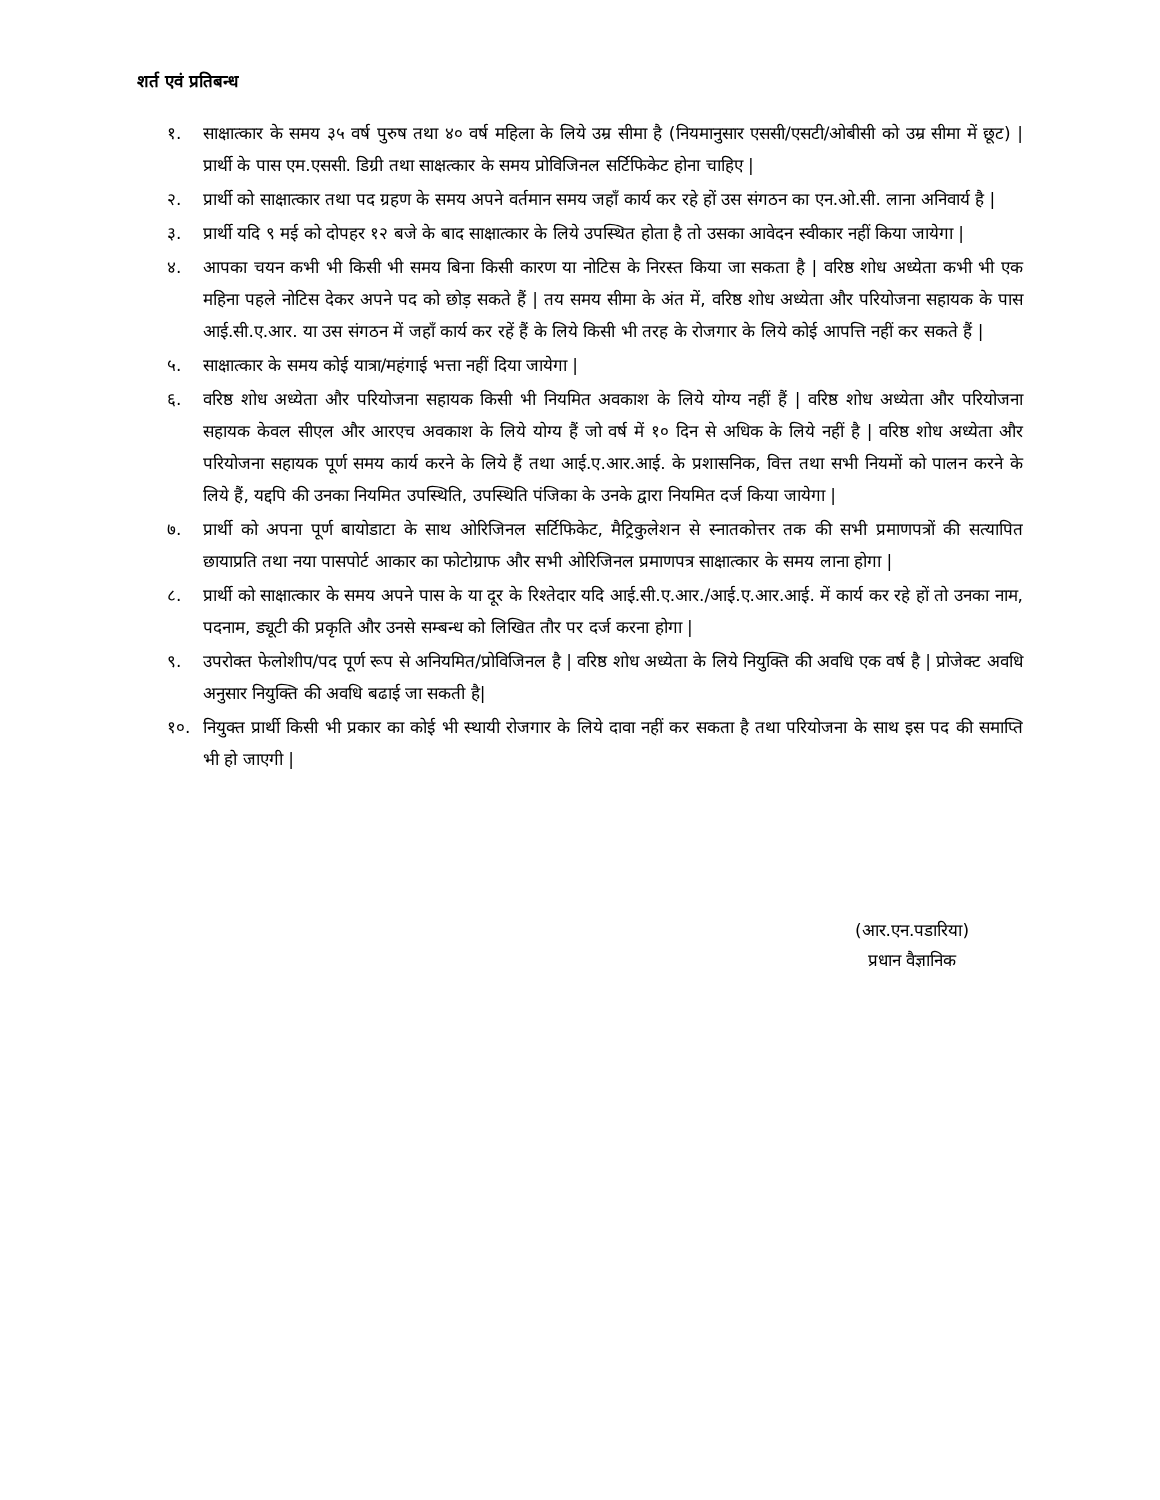शर्त एवं प्रतिबन्ध
१. साक्षात्कार के समय ३५ वर्ष पुरुष तथा ४० वर्ष महिला के लिये उम्र सीमा है (नियमानुसार एससी/एसटी/ओबीसी को उम्र सीमा में छूट) | प्रार्थी के पास एम.एससी. डिग्री तथा साक्षत्कार के समय प्रोविजिनल सर्टिफिकेट होना चाहिए |
२. प्रार्थी को साक्षात्कार तथा पद ग्रहण के समय अपने वर्तमान समय जहाँ कार्य कर रहे हों उस संगठन का एन.ओ.सी. लाना अनिवार्य है |
३. प्रार्थी यदि ९ मई को दोपहर १२ बजे के बाद साक्षात्कार के लिये उपस्थित होता है तो उसका आवेदन स्वीकार नहीं किया जायेगा |
४. आपका चयन कभी भी किसी भी समय बिना किसी कारण या नोटिस के निरस्त किया जा सकता है | वरिष्ठ शोध अध्येता कभी भी एक महिना पहले नोटिस देकर अपने पद को छोड़ सकते हैं | तय समय सीमा के अंत में, वरिष्ठ शोध अध्येता और परियोजना सहायक के पास आई.सी.ए.आर. या उस संगठन में जहाँ कार्य कर रहें हैं के लिये किसी भी तरह के रोजगार के लिये कोई आपत्ति नहीं कर सकते हैं |
५. साक्षात्कार के समय कोई यात्रा/महंगाई भत्ता नहीं दिया जायेगा |
६. वरिष्ठ शोध अध्येता और परियोजना सहायक किसी भी नियमित अवकाश के लिये योग्य नहीं हैं | वरिष्ठ शोध अध्येता और परियोजना सहायक केवल सीएल और आरएच अवकाश के लिये योग्य हैं जो वर्ष में १० दिन से अधिक के लिये नहीं है | वरिष्ठ शोध अध्येता और परियोजना सहायक पूर्ण समय कार्य करने के लिये हैं तथा आई.ए.आर.आई. के प्रशासनिक, वित्त तथा सभी नियमों को पालन करने के लिये हैं, यद्दपि की उनका नियमित उपस्थिति, उपस्थिति पंजिका के उनके द्वारा नियमित दर्ज किया जायेगा |
७. प्रार्थी को अपना पूर्ण बायोडाटा के साथ ओरिजिनल सर्टिफिकेट, मैट्रिकुलेशन से स्नातकोत्तर तक की सभी प्रमाणपत्रों की सत्यापित छायाप्रति तथा नया पासपोर्ट आकार का फोटोग्राफ और सभी ओरिजिनल प्रमाणपत्र साक्षात्कार के समय लाना होगा |
८. प्रार्थी को साक्षात्कार के समय अपने पास के या दूर के रिश्तेदार यदि आई.सी.ए.आर./आई.ए.आर.आई. में कार्य कर रहे हों तो उनका नाम, पदनाम, ड्यूटी की प्रकृति और उनसे सम्बन्ध को लिखित तौर पर दर्ज करना होगा |
९. उपरोक्त फेलोशीप/पद पूर्ण रूप से अनियमित/प्रोविजिनल है | वरिष्ठ शोध अध्येता के लिये नियुक्ति की अवधि एक वर्ष है | प्रोजेक्ट अवधि अनुसार नियुक्ति की अवधि बढाई जा सकती है|
१०. नियुक्त प्रार्थी किसी भी प्रकार का कोई भी स्थायी रोजगार के लिये दावा नहीं कर सकता है तथा परियोजना के साथ इस पद की समाप्ति भी हो जाएगी |
(आर.एन.पडारिया)
प्रधान वैज्ञानिक